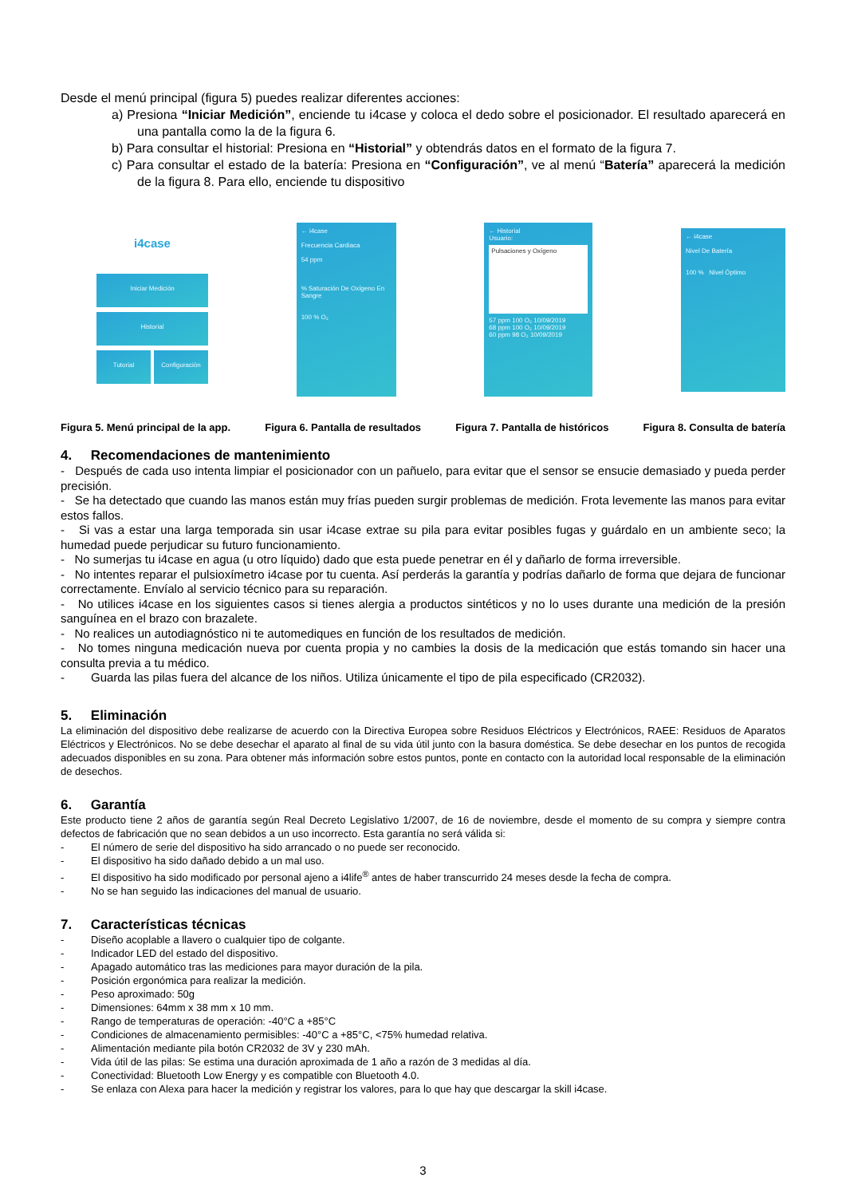Desde el menú principal (figura 5) puedes realizar diferentes acciones:
a) Presiona “Iniciar Medición”, enciende tu i4case y coloca el dedo sobre el posicionador. El resultado aparecerá en una pantalla como la de la figura 6.
b) Para consultar el historial: Presiona en “Historial” y obtendrás datos en el formato de la figura 7.
c) Para consultar el estado de la batería: Presiona en “Configuración”, ve al menú “Batería” aparecerá la medición de la figura 8. Para ello, enciende tu dispositivo
i4case
Iniciar Medición
Historial
Tutorial Configuración
← i4case
Frecuencia Cardiaca
54 ppm
% Saturación De Oxígeno En Sangre
100 % O₂
← Historial
Usuario:
Pulsaciones y Oxígeno
57 ppm 100 O₂ 10/09/2019
68 ppm 100 O₂ 10/09/2019
60 ppm 98 O₂ 10/09/2019
← i4case
Nivel De Batería
100 % Nivel Óptimo
Figura 5. Menú principal de la app. Figura 6. Pantalla de resultados Figura 7. Pantalla de históricos Figura 8. Consulta de batería
4. Recomendaciones de mantenimiento
- Después de cada uso intenta limpiar el posicionador con un pañuelo, para evitar que el sensor se ensucie demasiado y pueda perder precisión.
- Se ha detectado que cuando las manos están muy frías pueden surgir problemas de medición. Frota levemente las manos para evitar estos fallos.
- Si vas a estar una larga temporada sin usar i4case extrae su pila para evitar posibles fugas y guárdalo en un ambiente seco; la humedad puede perjudicar su futuro funcionamiento.
- No sumerjas tu i4case en agua (u otro líquido) dado que esta puede penetrar en él y dañarlo de forma irreversible.
- No intentes reparar el pulsioxímetro i4case por tu cuenta. Así perderás la garantía y podrías dañarlo de forma que dejara de funcionar correctamente. Envíalo al servicio técnico para su reparación.
- No utilices i4case en los siguientes casos si tienes alergia a productos sintéticos y no lo uses durante una medición de la presión sanguínea en el brazo con brazalete.
- No realices un autodiagnóstico ni te automediques en función de los resultados de medición.
- No tomes ninguna medicación nueva por cuenta propia y no cambies la dosis de la medicación que estás tomando sin hacer una consulta previa a tu médico.
- Guarda las pilas fuera del alcance de los niños. Utiliza únicamente el tipo de pila especificado (CR2032).
5. Eliminación
La eliminación del dispositivo debe realizarse de acuerdo con la Directiva Europea sobre Residuos Eléctricos y Electrónicos, RAEE: Residuos de Aparatos Eléctricos y Electrónicos. No se debe desechar el aparato al final de su vida útil junto con la basura doméstica. Se debe desechar en los puntos de recogida adecuados disponibles en su zona. Para obtener más información sobre estos puntos, ponte en contacto con la autoridad local responsable de la eliminación de desechos.
6. Garantía
Este producto tiene 2 años de garantía según Real Decreto Legislativo 1/2007, de 16 de noviembre, desde el momento de su compra y siempre contra defectos de fabricación que no sean debidos a un uso incorrecto. Esta garantía no será válida si:
- El número de serie del dispositivo ha sido arrancado o no puede ser reconocido.
- El dispositivo ha sido dañado debido a un mal uso.
- El dispositivo ha sido modificado por personal ajeno a i4life<sup>®</sup> antes de haber transcurrido 24 meses desde la fecha de compra.
- No se han seguido las indicaciones del manual de usuario.
7. Características técnicas
- Diseño acoplable a llavero o cualquier tipo de colgante.
- Indicador LED del estado del dispositivo.
- Apagado automático tras las mediciones para mayor duración de la pila.
- Posición ergonómica para realizar la medición.
- Peso aproximado: 50g
- Dimensiones: 64mm x 38 mm x 10 mm.
- Rango de temperaturas de operación: -40°C a +85°C
- Condiciones de almacenamiento permisibles: -40°C a +85°C, <75% humedad relativa.
- Alimentación mediante pila botón CR2032 de 3V y 230 mAh.
- Vida útil de las pilas: Se estima una duración aproximada de 1 año a razón de 3 medidas al día.
- Conectividad: Bluetooth Low Energy y es compatible con Bluetooth 4.0.
- Se enlaza con Alexa para hacer la medición y registrar los valores, para lo que hay que descargar la skill i4case.
3